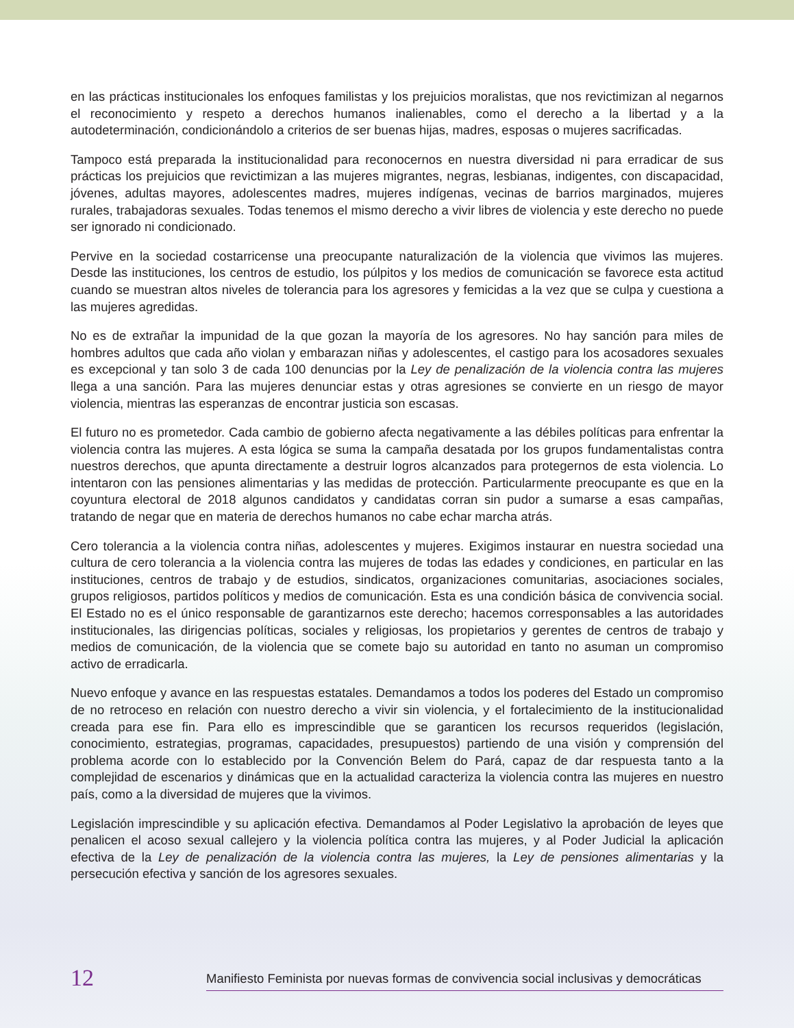en las prácticas institucionales los enfoques familistas y los prejuicios moralistas, que nos revictimizan al negarnos el reconocimiento y respeto a derechos humanos inalienables, como el derecho a la libertad y a la autodeterminación, condicionándolo a criterios de ser buenas hijas, madres, esposas o mujeres sacrificadas.
Tampoco está preparada la institucionalidad para reconocernos en nuestra diversidad ni para erradicar de sus prácticas los prejuicios que revictimizan a las mujeres migrantes, negras, lesbianas, indigentes, con discapacidad, jóvenes, adultas mayores, adolescentes madres, mujeres indígenas, vecinas de barrios marginados, mujeres rurales, trabajadoras sexuales. Todas tenemos el mismo derecho a vivir libres de violencia y este derecho no puede ser ignorado ni condicionado.
Pervive en la sociedad costarricense una preocupante naturalización de la violencia que vivimos las mujeres. Desde las instituciones, los centros de estudio, los púlpitos y los medios de comunicación se favorece esta actitud cuando se muestran altos niveles de tolerancia para los agresores y femicidas a la vez que se culpa y cuestiona a las mujeres agredidas.
No es de extrañar la impunidad de la que gozan la mayoría de los agresores. No hay sanción para miles de hombres adultos que cada año violan y embarazan niñas y adolescentes, el castigo para los acosadores sexuales es excepcional y tan solo 3 de cada 100 denuncias por la Ley de penalización de la violencia contra las mujeres llega a una sanción. Para las mujeres denunciar estas y otras agresiones se convierte en un riesgo de mayor violencia, mientras las esperanzas de encontrar justicia son escasas.
El futuro no es prometedor. Cada cambio de gobierno afecta negativamente a las débiles políticas para enfrentar la violencia contra las mujeres. A esta lógica se suma la campaña desatada por los grupos fundamentalistas contra nuestros derechos, que apunta directamente a destruir logros alcanzados para protegernos de esta violencia. Lo intentaron con las pensiones alimentarias y las medidas de protección. Particularmente preocupante es que en la coyuntura electoral de 2018 algunos candidatos y candidatas corran sin pudor a sumarse a esas campañas, tratando de negar que en materia de derechos humanos no cabe echar marcha atrás.
Cero tolerancia a la violencia contra niñas, adolescentes y mujeres. Exigimos instaurar en nuestra sociedad una cultura de cero tolerancia a la violencia contra las mujeres de todas las edades y condiciones, en particular en las instituciones, centros de trabajo y de estudios, sindicatos, organizaciones comunitarias, asociaciones sociales, grupos religiosos, partidos políticos y medios de comunicación. Esta es una condición básica de convivencia social. El Estado no es el único responsable de garantizarnos este derecho; hacemos corresponsables a las autoridades institucionales, las dirigencias políticas, sociales y religiosas, los propietarios y gerentes de centros de trabajo y medios de comunicación, de la violencia que se comete bajo su autoridad en tanto no asuman un compromiso activo de erradicarla.
Nuevo enfoque y avance en las respuestas estatales. Demandamos a todos los poderes del Estado un compromiso de no retroceso en relación con nuestro derecho a vivir sin violencia, y el fortalecimiento de la institucionalidad creada para ese fin. Para ello es imprescindible que se garanticen los recursos requeridos (legislación, conocimiento, estrategias, programas, capacidades, presupuestos) partiendo de una visión y comprensión del problema acorde con lo establecido por la Convención Belem do Pará, capaz de dar respuesta tanto a la complejidad de escenarios y dinámicas que en la actualidad caracteriza la violencia contra las mujeres en nuestro país, como a la diversidad de mujeres que la vivimos.
Legislación imprescindible y su aplicación efectiva. Demandamos al Poder Legislativo la aprobación de leyes que penalicen el acoso sexual callejero y la violencia política contra las mujeres, y al Poder Judicial la aplicación efectiva de la Ley de penalización de la violencia contra las mujeres, la Ley de pensiones alimentarias y la persecución efectiva y sanción de los agresores sexuales.
12 Manifiesto Feminista por nuevas formas de convivencia social inclusivas y democráticas